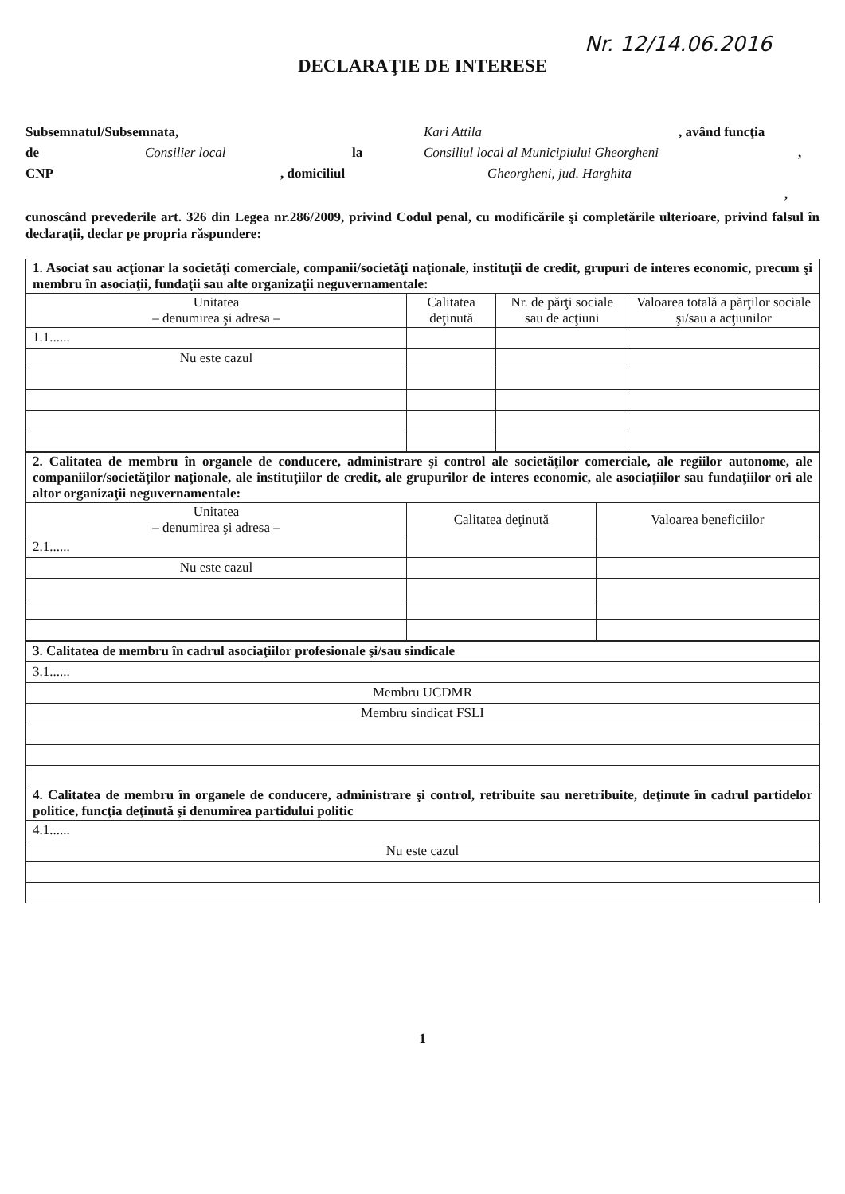Nr. 12/14.06.2016
DECLARAŢIE DE INTERESE
Subsemnatul/Subsemnata, Kari Attila, având funcţia
de Consilier local la Consiliul local al Municipiului Gheorgheni,
CNP, domiciliul Gheorgheni, jud. Harghita
,
cunoscând prevederile art. 326 din Legea nr.286/2009, privind Codul penal, cu modificările şi completările ulterioare, privind falsul în declaraţii, declar pe propria răspundere:
| 1. Asociat sau acţionar la societăţi comerciale, companii/societăţi naţionale, instituţii de credit, grupuri de interes economic, precum şi membru în asociaţii, fundaţii sau alte organizaţii neguvernamentale: | | | |
| Unitatea – denumirea şi adresa – | Calitatea deţinută | Nr. de părţi sociale sau de acţiuni | Valoarea totală a părţilor sociale şi/sau a acţiunilor |
| 1.1...... | | | |
| Nu este cazul | | | |
| 2. Calitatea de membru în organele de conducere, administrare şi control ale societăţilor comerciale, ale regiilor autonome, ale companiilor/societăţilor naţionale, ale instituţiilor de credit, ale grupurilor de interes economic, ale asociaţiilor sau fundaţiilor ori ale altor organizaţii neguvernamentale: | | |
| Unitatea – denumirea şi adresa – | Calitatea deţinută | Valoarea beneficiilor |
| 2.1...... | | |
| Nu este cazul | | |
| 3. Calitatea de membru în cadrul asociaţiilor profesionale şi/sau sindicale |
| 3.1...... |
| Membru UCDMR |
| Membru sindicat FSLI |
| 4. Calitatea de membru în organele de conducere, administrare şi control, retribuite sau neretribuite, deţinute în cadrul partidelor politice, funcţia deţinută şi denumirea partidului politic |
| 4.1...... |
| Nu este cazul |
1